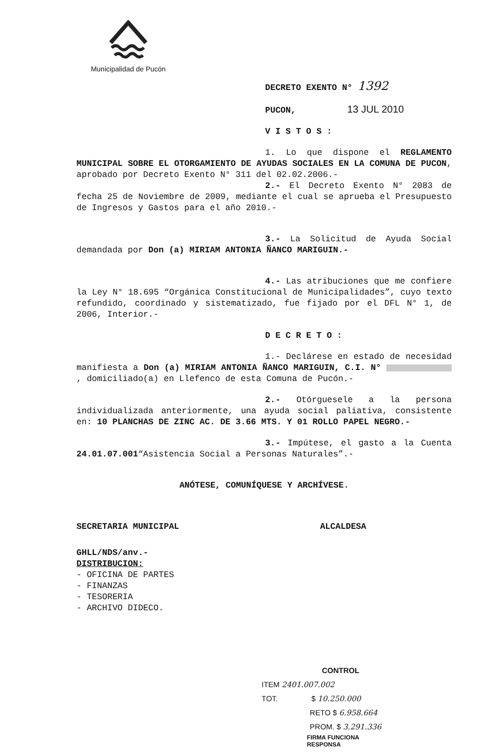Municipalidad de Pucón
DECRETO EXENTO N° 1392
PUCON, 13 JUL 2010
V I S T O S :
1. Lo que dispone el REGLAMENTO MUNICIPAL SOBRE EL OTORGAMIENTO DE AYUDAS SOCIALES EN LA COMUNA DE PUCON, aprobado por Decreto Exento N° 311 del 02.02.2006.-
2.- El Decreto Exento N° 2083 de fecha 25 de Noviembre de 2009, mediante el cual se aprueba el Presupuesto de Ingresos y Gastos para el año 2010.-
3.- La Solicitud de Ayuda Social demandada por Don (a) MIRIAM ANTONIA ÑANCO MARIGUIN.-
4.- Las atribuciones que me confiere la Ley N° 18.695 “Orgánica Constitucional de Municipalidades”, cuyo texto refundido, coordinado y sistematizado, fue fijado por el DFL N° 1, de 2006, Interior.-
D E C R E T O :
1.- Declárese en estado de necesidad manifiesta a Don (a) MIRIAM ANTONIA ÑANCO MARIGUIN, C.I. N° , domiciliado(a) en Llefenco de esta Comuna de Pucón.-
2.- Otórguesele a la persona individualizada anteriormente, una ayuda social paliativa, consistente en: 10 PLANCHAS DE ZINC AC. DE 3.66 MTS. Y 01 ROLLO PAPEL NEGRO.-
3.- Impútese, el gasto a la Cuenta 24.01.07.001“Asistencia Social a Personas Naturales”.-
ANÓTESE, COMUNÍQUESE Y ARCHÍVESE.
SECRETARIA MUNICIPAL ALCALDESA
GHLL/NDS/anv.-
DISTRIBUCION:
- OFICINA DE PARTES
- FINANZAS
- TESORERIA
- ARCHIVO DIDECO.
CONTROL
ITEM 2401.007.002
TOT. $ 10.250.000
RETO $ 6.958.664
PROM. $ 3.291.336
FIRMA FUNCIONA
RESPONSA